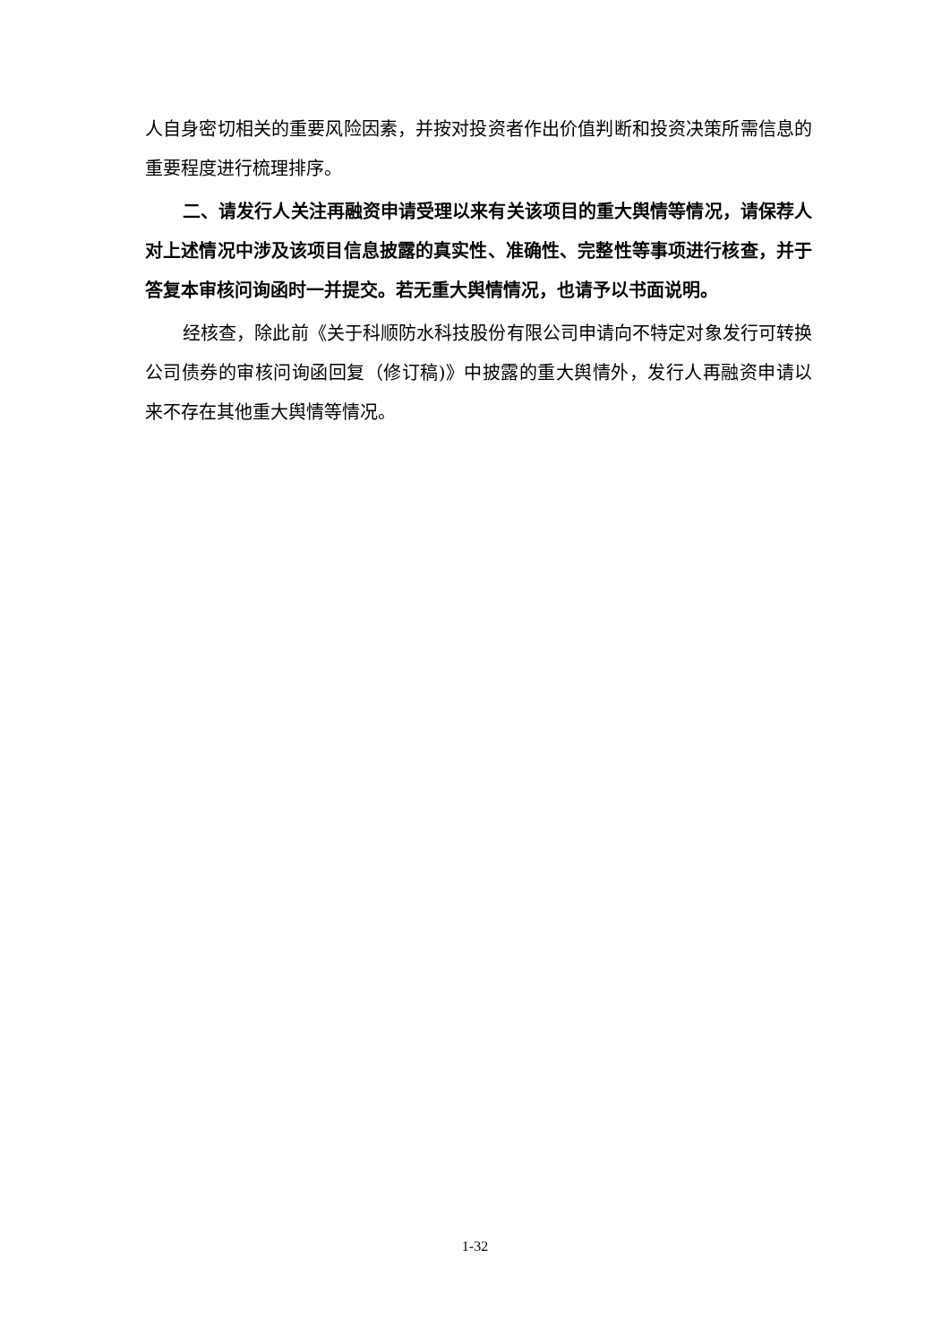人自身密切相关的重要风险因素，并按对投资者作出价值判断和投资决策所需信息的重要程度进行梳理排序。
二、请发行人关注再融资申请受理以来有关该项目的重大舆情等情况，请保荐人对上述情况中涉及该项目信息披露的真实性、准确性、完整性等事项进行核查，并于答复本审核问询函时一并提交。若无重大舆情情况，也请予以书面说明。
经核查，除此前《关于科顺防水科技股份有限公司申请向不特定对象发行可转换公司债券的审核问询函回复（修订稿)》中披露的重大舆情外，发行人再融资申请以来不存在其他重大舆情等情况。
1-32